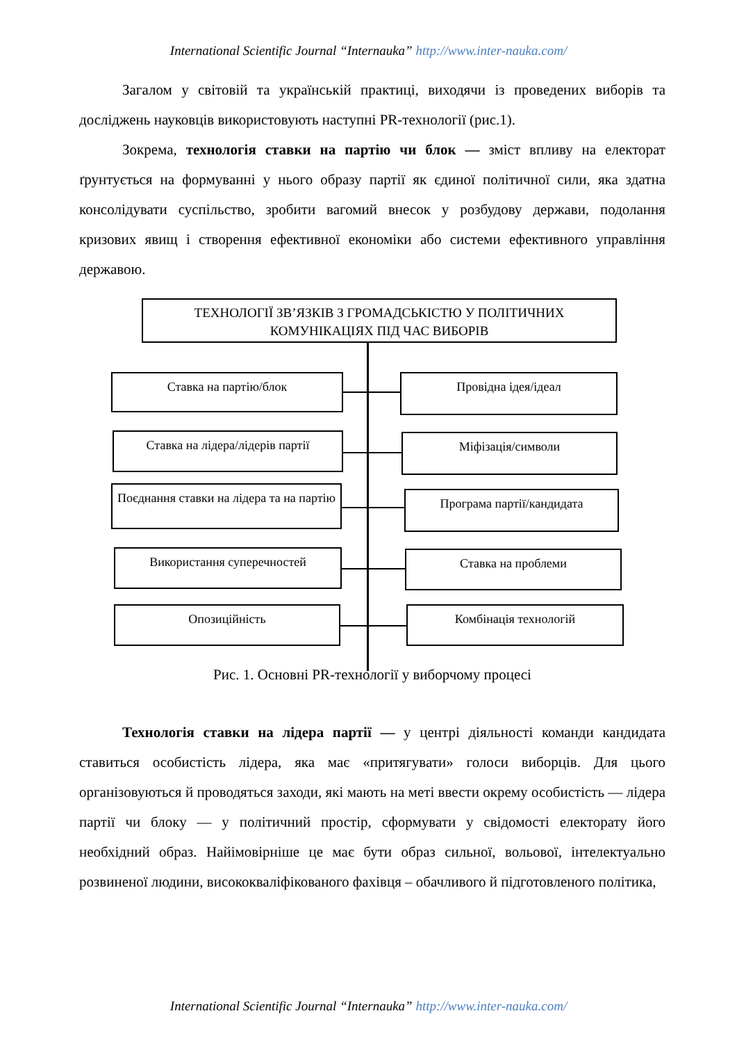International Scientific Journal “Internauka” http://www.inter-nauka.com/
Загалом у світовій та українській практиці, виходячи із проведених виборів та досліджень науковців використовують наступні PR-технології (рис.1).
Зокрема, технологія ставки на партію чи блок — зміст впливу на електорат ґрунтується на формуванні у нього образу партії як єдиної політичної сили, яка здатна консолідувати суспільство, зробити вагомий внесок у розбудову держави, подолання кризових явищ і створення ефективної економіки або системи ефективного управління державою.
ТЕХНОЛОГІЇ ЗВ’ЯЗКІВ З ГРОМАДСЬКІСТЮ У ПОЛІТИЧНИХ КОМУНІКАЦІЯХ ПІД ЧАС ВИБОРІВ
Ставка на партію/блок Провідна ідея/ідеал
Ставка на лідера/лідерів партії
Міфізація/символи
Поєднання ставки на лідера та на партію
Програма партії/кандидата
Використання суперечностей Ставка на проблеми
Опозиційність Комбінація технологій
Рис. 1. Основні PR-технології у виборчому процесі
Технологія ставки на лідера партії — у центрі діяльності команди кандидата ставиться особистість лідера, яка має «притягувати» голоси виборців. Для цього організовуються й проводяться заходи, які мають на меті ввести окрему особистість — лідера партії чи блоку — у політичний простір, сформувати у свідомості електорату його необхідний образ. Найімовірніше це має бути образ сильної, вольової, інтелектуально розвиненої людини, висококваліфікованого фахівця – обачливого й підготовленого політика,
International Scientific Journal “Internauka” http://www.inter-nauka.com/